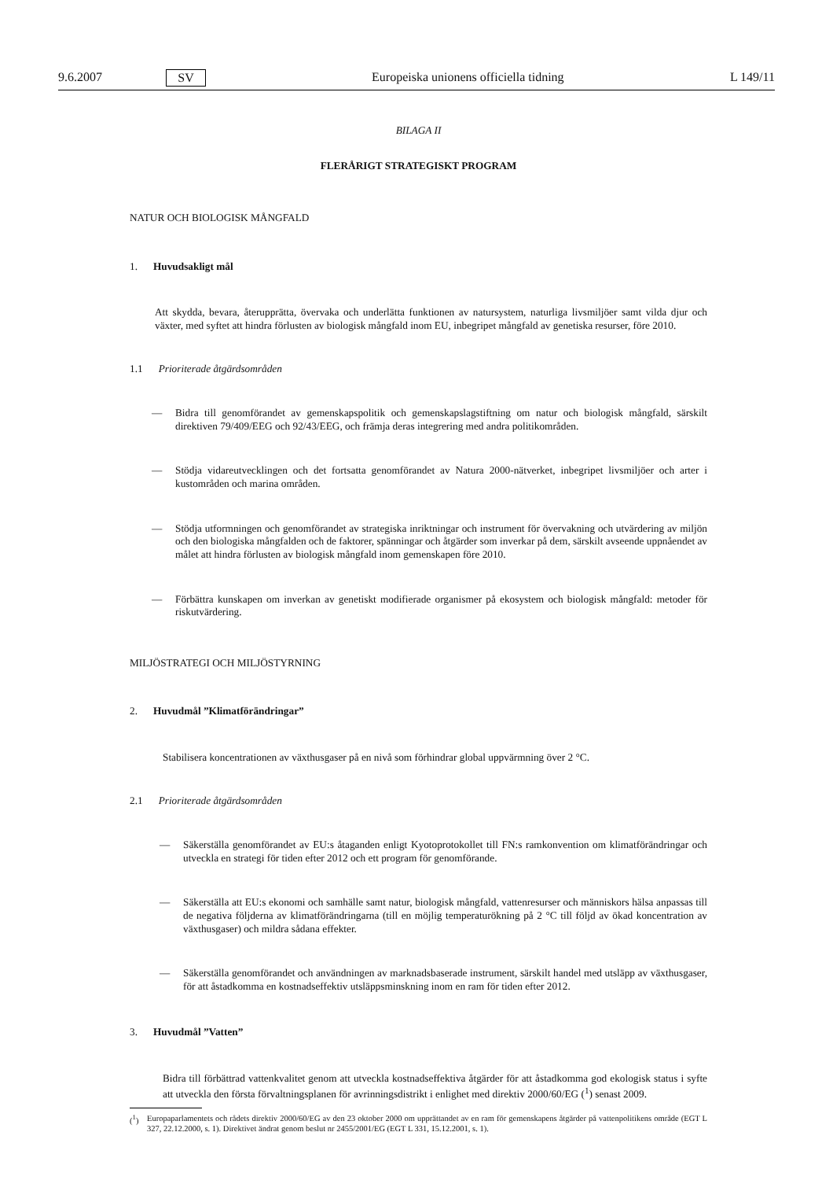9.6.2007 SV Europeiska unionens officiella tidning L 149/11
BILAGA II
FLERÅRIGT STRATEGISKT PROGRAM
NATUR OCH BIOLOGISK MÅNGFALD
1. Huvudsakligt mål
Att skydda, bevara, återupprätta, övervaka och underlätta funktionen av natursystem, naturliga livsmiljöer samt vilda djur och växter, med syftet att hindra förlusten av biologisk mångfald inom EU, inbegripet mångfald av genetiska resurser, före 2010.
1.1 Prioriterade åtgärdsområden
— Bidra till genomförandet av gemenskapspolitik och gemenskapslagstiftning om natur och biologisk mångfald, särskilt direktiven 79/409/EEG och 92/43/EEG, och främja deras integrering med andra politikområden.
— Stödja vidareutvecklingen och det fortsatta genomförandet av Natura 2000-nätverket, inbegripet livsmiljöer och arter i kustområden och marina områden.
— Stödja utformningen och genomförandet av strategiska inriktningar och instrument för övervakning och utvärdering av miljön och den biologiska mångfalden och de faktorer, spänningar och åtgärder som inverkar på dem, särskilt avseende uppnåendet av målet att hindra förlusten av biologisk mångfald inom gemenskapen före 2010.
— Förbättra kunskapen om inverkan av genetiskt modifierade organismer på ekosystem och biologisk mångfald: metoder för riskutvärdering.
MILJÖSTRATEGI OCH MILJÖSTYRNING
2. Huvudmål ”Klimatförändringar”
Stabilisera koncentrationen av växthusgaser på en nivå som förhindrar global uppvärmning över 2 °C.
2.1 Prioriterade åtgärdsområden
— Säkerställa genomförandet av EU:s åtaganden enligt Kyotoprotokollet till FN:s ramkonvention om klimatförändringar och utveckla en strategi för tiden efter 2012 och ett program för genomförande.
— Säkerställa att EU:s ekonomi och samhälle samt natur, biologisk mångfald, vattenresurser och människors hälsa anpassas till de negativa följderna av klimatförändringarna (till en möjlig temperaturökning på 2 °C till följd av ökad koncentration av växthusgaser) och mildra sådana effekter.
— Säkerställa genomförandet och användningen av marknadsbaserade instrument, särskilt handel med utsläpp av växthusgaser, för att åstadkomma en kostnadseffektiv utsläppsminskning inom en ram för tiden efter 2012.
3. Huvudmål ”Vatten”
Bidra till förbättrad vattenkvalitet genom att utveckla kostnadseffektiva åtgärder för att åstadkomma god ekologisk status i syfte att utveckla den första förvaltningsplanen för avrinningsdistrikt i enlighet med direktiv 2000/60/EG (<sup>1</sup>) senast 2009.
(<sup>1</sup>) Europaparlamentets och rådets direktiv 2000/60/EG av den 23 oktober 2000 om upprättandet av en ram för gemenskapens åtgärder på vattenpolitikens område (EGT L 327, 22.12.2000, s. 1). Direktivet ändrat genom beslut nr 2455/2001/EG (EGT L 331, 15.12.2001, s. 1).